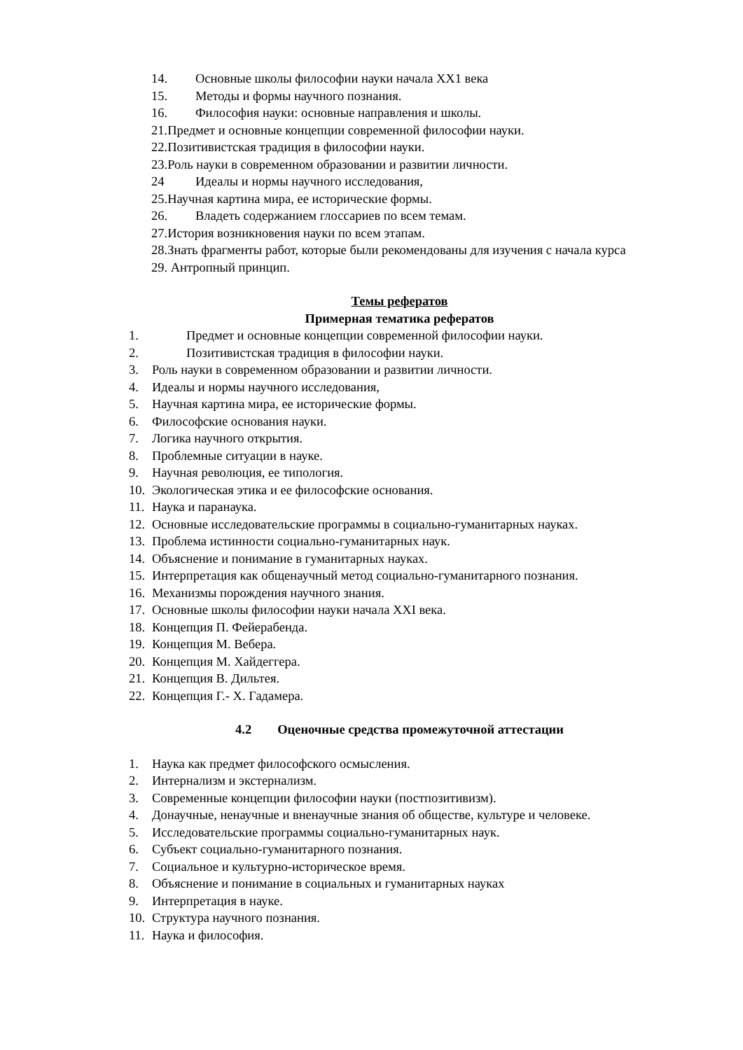14. Основные школы философии науки начала XX1 века
15. Методы и формы научного познания.
16. Философия науки: основные направления и школы.
21.Предмет и основные концепции современной философии науки.
22.Позитивистская традиция в философии науки.
23.Роль науки в современном образовании и развитии личности.
24 Идеалы и нормы научного исследования,
25.Научная картина мира, ее исторические формы.
26. Владеть содержанием глоссариев по всем темам.
27.История возникновения науки по всем этапам.
28.Знать фрагменты работ, которые были рекомендованы для изучения с начала курса
29. Антропный принцип.
Темы рефератов
Примерная тематика рефератов
1. Предмет и основные концепции современной философии науки.
2. Позитивистская традиция в философии науки.
3. Роль науки в современном образовании и развитии личности.
4. Идеалы и нормы научного исследования,
5. Научная картина мира, ее исторические формы.
6. Философские основания науки.
7. Логика научного открытия.
8. Проблемные ситуации в науке.
9. Научная революция, ее типология.
10. Экологическая этика и ее философские основания.
11. Наука и паранаука.
12. Основные исследовательские программы в социально-гуманитарных науках.
13. Проблема истинности социально-гуманитарных наук.
14. Объяснение и понимание в гуманитарных науках.
15. Интерпретация как общенаучный метод социально-гуманитарного познания.
16. Механизмы порождения научного знания.
17. Основные школы философии науки начала XXI века.
18. Концепция П. Фейерабенда.
19. Концепция М. Вебера.
20. Концепция М. Хайдеггера.
21. Концепция В. Дильтея.
22. Концепция Г.- Х. Гадамера.
4.2 Оценочные средства промежуточной аттестации
1. Наука как предмет философского осмысления.
2. Интернализм и экстернализм.
3. Современные концепции философии науки (постпозитивизм).
4. Донаучные, ненаучные и вненаучные знания об обществе, культуре и человеке.
5. Исследовательские программы социально-гуманитарных наук.
6. Субъект социально-гуманитарного познания.
7. Социальное и культурно-историческое время.
8. Объяснение и понимание в социальных и гуманитарных науках
9. Интерпретация в науке.
10. Структура научного познания.
11. Наука и философия.